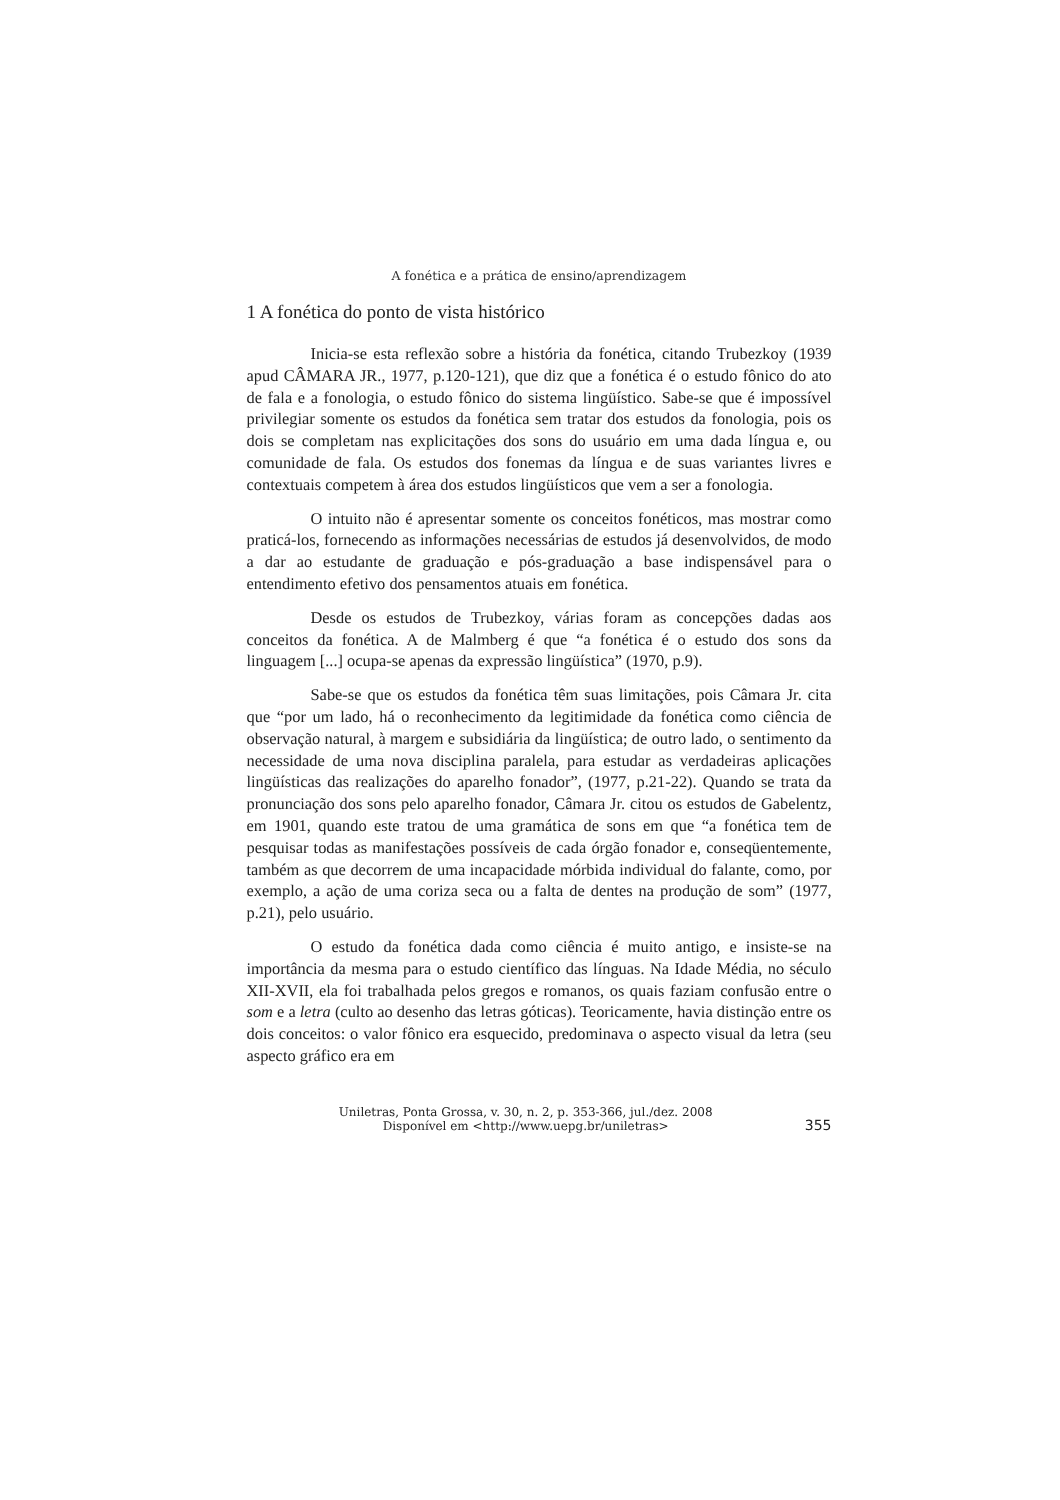A fonética e a prática de ensino/aprendizagem
1 A fonética do ponto de vista histórico
Inicia-se esta reflexão sobre a história da fonética, citando Trubezkoy (1939 apud CÂMARA JR., 1977, p.120-121), que diz que a fonética é o estudo fônico do ato de fala e a fonologia, o estudo fônico do sistema lingüístico. Sabe-se que é impossível privilegiar somente os estudos da fonética sem tratar dos estudos da fonologia, pois os dois se completam nas explicitações dos sons do usuário em uma dada língua e, ou comunidade de fala. Os estudos dos fonemas da língua e de suas variantes livres e contextuais competem à área dos estudos lingüísticos que vem a ser a fonologia.
O intuito não é apresentar somente os conceitos fonéticos, mas mostrar como praticá-los, fornecendo as informações necessárias de estudos já desenvolvidos, de modo a dar ao estudante de graduação e pós-graduação a base indispensável para o entendimento efetivo dos pensamentos atuais em fonética.
Desde os estudos de Trubezkoy, várias foram as concepções dadas aos conceitos da fonética. A de Malmberg é que “a fonética é o estudo dos sons da linguagem [...] ocupa-se apenas da expressão lingüística” (1970, p.9).
Sabe-se que os estudos da fonética têm suas limitações, pois Câmara Jr. cita que “por um lado, há o reconhecimento da legitimidade da fonética como ciência de observação natural, à margem e subsidiária da lingüística; de outro lado, o sentimento da necessidade de uma nova disciplina paralela, para estudar as verdadeiras aplicações lingüísticas das realizações do aparelho fonador”, (1977, p.21-22). Quando se trata da pronunciação dos sons pelo aparelho fonador, Câmara Jr. citou os estudos de Gabelentz, em 1901, quando este tratou de uma gramática de sons em que “a fonética tem de pesquisar todas as manifestações possíveis de cada órgão fonador e, conseqüentemente, também as que decorrem de uma incapacidade mórbida individual do falante, como, por exemplo, a ação de uma coriza seca ou a falta de dentes na produção de som” (1977, p.21), pelo usuário.
O estudo da fonética dada como ciência é muito antigo, e insiste-se na importância da mesma para o estudo científico das línguas. Na Idade Média, no século XII-XVII, ela foi trabalhada pelos gregos e romanos, os quais faziam confusão entre o som e a letra (culto ao desenho das letras góticas). Teoricamente, havia distinção entre os dois conceitos: o valor fônico era esquecido, predominava o aspecto visual da letra (seu aspecto gráfico era em
Uniletras, Ponta Grossa, v. 30, n. 2, p. 353-366, jul./dez. 2008
Disponível em <http://www.uepg.br/uniletras>
355